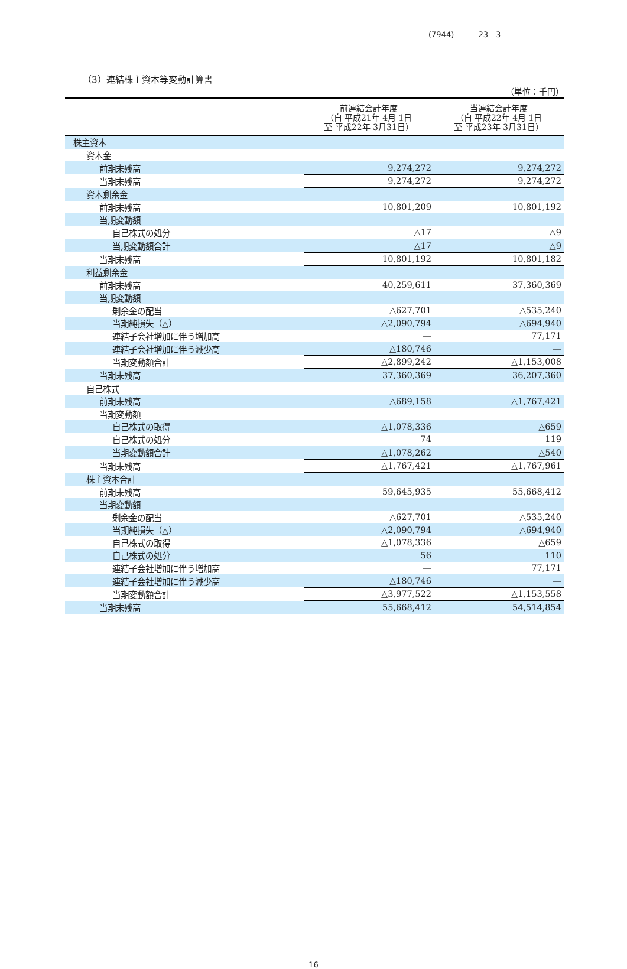(7944) 23　3
（3）連結株主資本等変動計算書
（単位：千円）
| | 前連結会計年度 （自 平成21年 4月 1日 至 平成22年 3月31日） | 当連結会計年度 （自 平成22年 4月 1日 至 平成23年 3月31日） |
| --- | --- | --- |
| 株主資本 | | |
| 資本金 | | |
| 前期末残高 | 9,274,272 | 9,274,272 |
| 当期末残高 | 9,274,272 | 9,274,272 |
| 資本剰余金 | | |
| 前期末残高 | 10,801,209 | 10,801,192 |
| 当期変動額 | | |
| 自己株式の処分 | △17 | △9 |
| 当期変動額合計 | △17 | △9 |
| 当期末残高 | 10,801,192 | 10,801,182 |
| 利益剰余金 | | |
| 前期末残高 | 40,259,611 | 37,360,369 |
| 当期変動額 | | |
| 剰余金の配当 | △627,701 | △535,240 |
| 当期純損失（△） | △2,090,794 | △694,940 |
| 連結子会社増加に伴う増加高 | ― | 77,171 |
| 連結子会社増加に伴う減少高 | △180,746 | ― |
| 当期変動額合計 | △2,899,242 | △1,153,008 |
| 当期末残高 | 37,360,369 | 36,207,360 |
| 自己株式 | | |
| 前期末残高 | △689,158 | △1,767,421 |
| 当期変動額 | | |
| 自己株式の取得 | △1,078,336 | △659 |
| 自己株式の処分 | 74 | 119 |
| 当期変動額合計 | △1,078,262 | △540 |
| 当期末残高 | △1,767,421 | △1,767,961 |
| 株主資本合計 | | |
| 前期末残高 | 59,645,935 | 55,668,412 |
| 当期変動額 | | |
| 剰余金の配当 | △627,701 | △535,240 |
| 当期純損失（△） | △2,090,794 | △694,940 |
| 自己株式の取得 | △1,078,336 | △659 |
| 自己株式の処分 | 56 | 110 |
| 連結子会社増加に伴う増加高 | ― | 77,171 |
| 連結子会社増加に伴う減少高 | △180,746 | ― |
| 当期変動額合計 | △3,977,522 | △1,153,558 |
| 当期末残高 | 55,668,412 | 54,514,854 |
― 16 ―